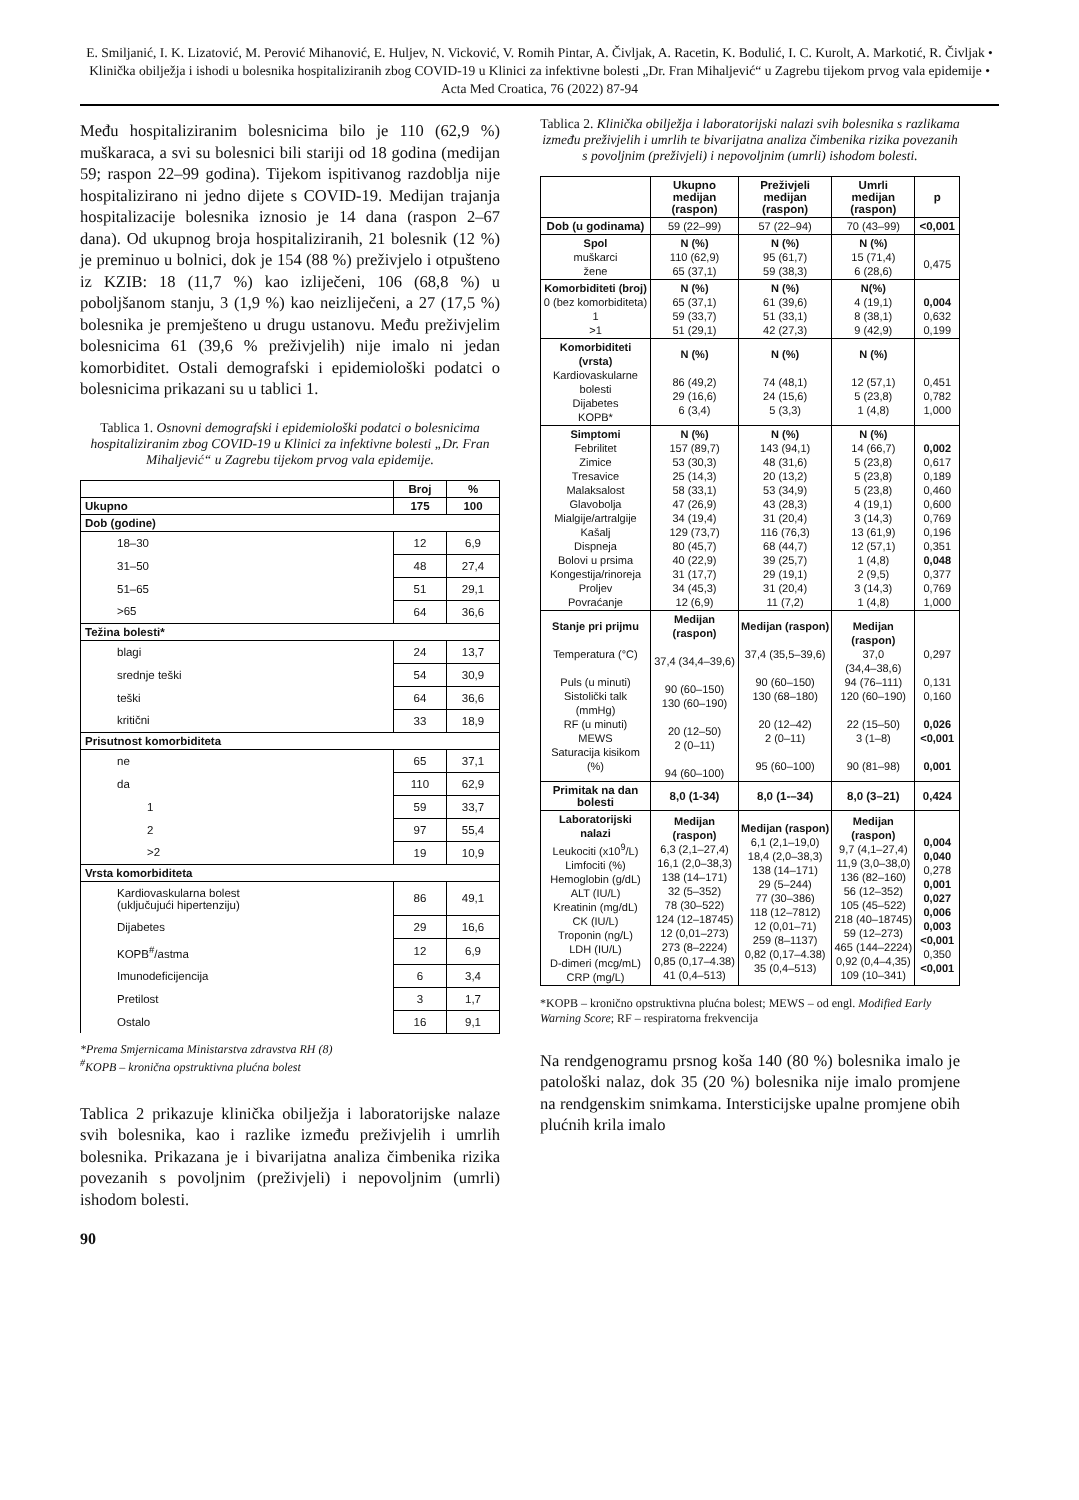E. Smiljanić, I. K. Lizatović, M. Perović Mihanović, E. Huljev, N. Vicković, V. Romih Pintar, A. Čivljak, A. Racetin, K. Bodulić, I. C. Kurolt, A. Markotić, R. Čivljak • Klinička obilježja i ishodi u bolesnika hospitaliziranih zbog COVID-19 u Klinici za infektivne bolesti „Dr. Fran Mihaljević“ u Zagrebu tijekom prvog vala epidemije • Acta Med Croatica, 76 (2022) 87-94
Među hospitaliziranim bolesnicima bilo je 110 (62,9 %) muškaraca, a svi su bolesnici bili stariji od 18 godina (medijan 59; raspon 22–99 godina). Tijekom ispitivanog razdoblja nije hospitalizirano ni jedno dijete s COVID-19. Medijan trajanja hospitalizacije bolesnika iznosio je 14 dana (raspon 2–67 dana). Od ukupnog broja hospitaliziranih, 21 bolesnik (12 %) je preminuo u bolnici, dok je 154 (88 %) preživjelo i otpušteno iz KZIB: 18 (11,7 %) kao izliječeni, 106 (68,8 %) u poboljšanom stanju, 3 (1,9 %) kao neizliječeni, a 27 (17,5 %) bolesnika je premješteno u drugu ustanovu. Među preživjelim bolesnicima 61 (39,6 % preživjelih) nije imalo ni jedan komorbiditet. Ostali demografski i epidemiološki podatci o bolesnicima prikazani su u tablici 1.
Tablica 1. Osnovni demografski i epidemiološki podatci o bolesnicima hospitaliziranim zbog COVID-19 u Klinici za infektivne bolesti „Dr. Fran Mihaljević“ u Zagrebu tijekom prvog vala epidemije.
| | Broj | % |
| --- | --- | --- |
| Ukupno | 175 | 100 |
| Dob (godine) | | |
| 18–30 | 12 | 6,9 |
| 31–50 | 48 | 27,4 |
| 51–65 | 51 | 29,1 |
| >65 | 64 | 36,6 |
| Težina bolesti* | | |
| blagi | 24 | 13,7 |
| srednje teški | 54 | 30,9 |
| teški | 64 | 36,6 |
| kritični | 33 | 18,9 |
| Prisutnost komorbiditeta | | |
| ne | 65 | 37,1 |
| da | 110 | 62,9 |
| 1 | 59 | 33,7 |
| 2 | 97 | 55,4 |
| >2 | 19 | 10,9 |
| Vrsta komorbiditeta | | |
| Kardiovaskularna bolest (uključujući hipertenziju) | 86 | 49,1 |
| Dijabetes | 29 | 16,6 |
| KOPB<sup>#</sup>/astma | 12 | 6,9 |
| Imunodeficijencija | 6 | 3,4 |
| Pretilost | 3 | 1,7 |
| Ostalo | 16 | 9,1 |
*Prema Smjernicama Ministarstva zdravstva RH (8)
<sup>#</sup> KOPB – kronična opstruktivna plućna bolest
Tablica 2 prikazuje klinička obilježja i laboratorijske nalaze svih bolesnika, kao i razlike između preživjelih i umrlih bolesnika. Prikazana je i bivarijatna analiza čimbenika rizika povezanih s povoljnim (preživjeli) i nepovoljnim (umrli) ishodom bolesti.
90
Tablica 2. Klinička obilježja i laboratorijski nalazi svih bolesnika s razlikama između preživjelih i umrlih te bivarijatna analiza čimbenika rizika povezanih s povoljnim (preživjeli) i nepovoljnim (umrli) ishodom bolesti.
| | Ukupno medijan (raspon) | Preživjeli medijan (raspon) | Umrli medijan (raspon) | p |
| --- | --- | --- | --- | --- |
| Dob (u godinama) | 59 (22–99) | 57 (22–94) | 70 (43–99) | <0,001 |
| Spol muškarci žene | N (%) 110 (62,9) 65 (37,1) | N (%) 95 (61,7) 59 (38,3) | N (%) 15 (71,4) 6 (28,6) | 0,475 |
| Komorbiditeti (broj) 0 (bez komorbiditeta) 1 >1 | N (%) 65 (37,1) 59 (33,7) 51 (29,1) | N (%) 61 (39,6) 51 (33,1) 42 (27,3) | N(%) 4 (19,1) 8 (38,1) 9 (42,9) | 0,004 0,632 0,199 |
| Komorbiditeti (vrsta) Kardiovaskularne bolesti Dijabetes KOPB* | N (%) 86 (49,2) 29 (16,6) 6 (3,4) | N (%) 74 (48,1) 24 (15,6) 5 (3,3) | N (%) 12 (57,1) 5 (23,8) 1 (4,8) | 0,451 0,782 1,000 |
| Simptomi Febrilitet Zimice Tresavice Malaksalost Glavobolja Mialgije/artralgije Kašalj Dispneja Bolovi u prsima Kongestija/rinoreja Proljev Povraćanje | N (%) 157 (89,7) 53 (30,3) 25 (14,3) 58 (33,1) 47 (26,9) 34 (19,4) 129 (73,7) 80 (45,7) 40 (22,9) 31 (17,7) 34 (45,3) 12 (6,9) | N (%) 143 (94,1) 48 (31,6) 20 (13,2) 53 (34,9) 43 (28,3) 31 (20,4) 116 (76,3) 68 (44,7) 39 (25,7) 29 (19,1) 31 (20,4) 11 (7,2) | N (%) 14 (66,7) 5 (23,8) 5 (23,8) 5 (23,8) 4 (19,1) 3 (14,3) 13 (61,9) 12 (57,1) 1 (4,8) 2 (9,5) 3 (14,3) 1 (4,8) | 0,002 0,617 0,189 0,460 0,600 0,769 0,196 0,351 0,048 0,377 0,769 1,000 |
| Stanje pri prijmu Temperatura (°C) Puls (u minuti) Sistolički talk (mmHg) RF (u minuti) MEWS Saturacija kisikom (%) | Medijan (raspon) 37,4 (34,4–39,6) 90 (60–150) 130 (60–190) 20 (12–50) 2 (0–11) 94 (60–100) | Medijan (raspon) 37,4 (35,5–39,6) 90 (60–150) 130 (68–180) 20 (12–42) 2 (0–11) 95 (60–100) | Medijan (raspon) 37,0 (34,4–38,6) 94 (76–111) 120 (60–190) 22 (15–50) 3 (1–8) 90 (81–98) | 0,297 0,131 0,160 0,026 <0,001 0,001 |
| Primitak na dan bolesti | 8,0 (1-34) | 8,0 (1-–34) | 8,0 (3–21) | 0,424 |
| Laboratorijski nalazi Leukociti (x10<sup>9</sup>/L) Limfociti (%) Hemoglobin (g/dL) ALT (IU/L) Kreatinin (mg/dL) CK (IU/L) Troponin (ng/L) LDH (IU/L) D-dimeri (mcg/mL) CRP (mg/L) | Medijan (raspon) 6,3 (2,1–27,4) 16,1 (2,0–38,3) 138 (14–171) 32 (5–352) 78 (30–522) 124 (12–18745) 12 (0,01–273) 273 (8–2224) 0,85 (0,17–4.38) 41 (0,4–513) | Medijan (raspon) 6,1 (2,1–19,0) 18,4 (2,0–38,3) 138 (14–171) 29 (5–244) 77 (30–386) 118 (12–7812) 12 (0,01–71) 259 (8–1137) 0,82 (0,17–4.38) 35 (0,4–513) | Medijan (raspon) 9,7 (4,1–27,4) 11,9 (3,0–38,0) 136 (82–160) 56 (12–352) 105 (45–522) 218 (40–18745) 59 (12–273) 465 (144–2224) 0,92 (0,4–4,35) 109 (10–341) | 0,004 0,040 0,278 0,001 0,027 0,006 0,003 <0,001 0,350 <0,001 |
*KOPB – kronično opstruktivna plućna bolest; MEWS – od engl. Modified Early Warning Score; RF – respiratorna frekvencija
Na rendgenogramu prsnog koša 140 (80 %) bolesnika imalo je patološki nalaz, dok 35 (20 %) bolesnika nije imalo promjene na rendgenskim snimkama. Intersticijske upalne promjene obih plućnih krila imalo